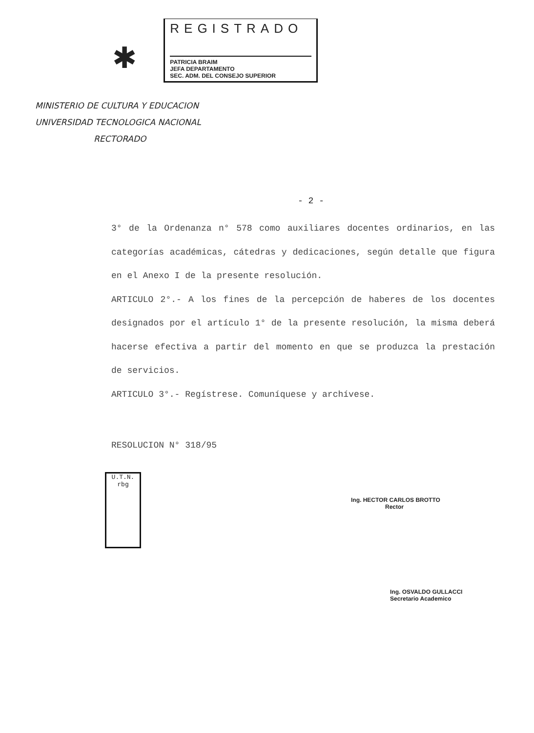✱
REGISTRADO
PATRICIA BRAIM
JEFA DEPARTAMENTO
SEC. ADM. DEL CONSEJO SUPERIOR
MINISTERIO DE CULTURA Y EDUCACION
UNIVERSIDAD TECNOLOGICA NACIONAL
RECTORADO
- 2 -
3° de la Ordenanza n° 578 como auxiliares docentes ordinarios, en las categorías académicas, cátedras y dedicaciones, según detalle que figura en el Anexo I de la presente resolución.
ARTICULO 2°.- A los fines de la percepción de haberes de los docentes designados por el artículo 1° de la presente resolución, la misma deberá hacerse efectiva a partir del momento en que se produzca la prestación de servicios.
ARTICULO 3°.- Regístrese. Comuníquese y archívese.
RESOLUCION N° 318/95
U.T.N.
rbg
Ing. HECTOR CARLOS BROTTO
Rector
Ing. OSVALDO GULLACCI
Secretario Academico